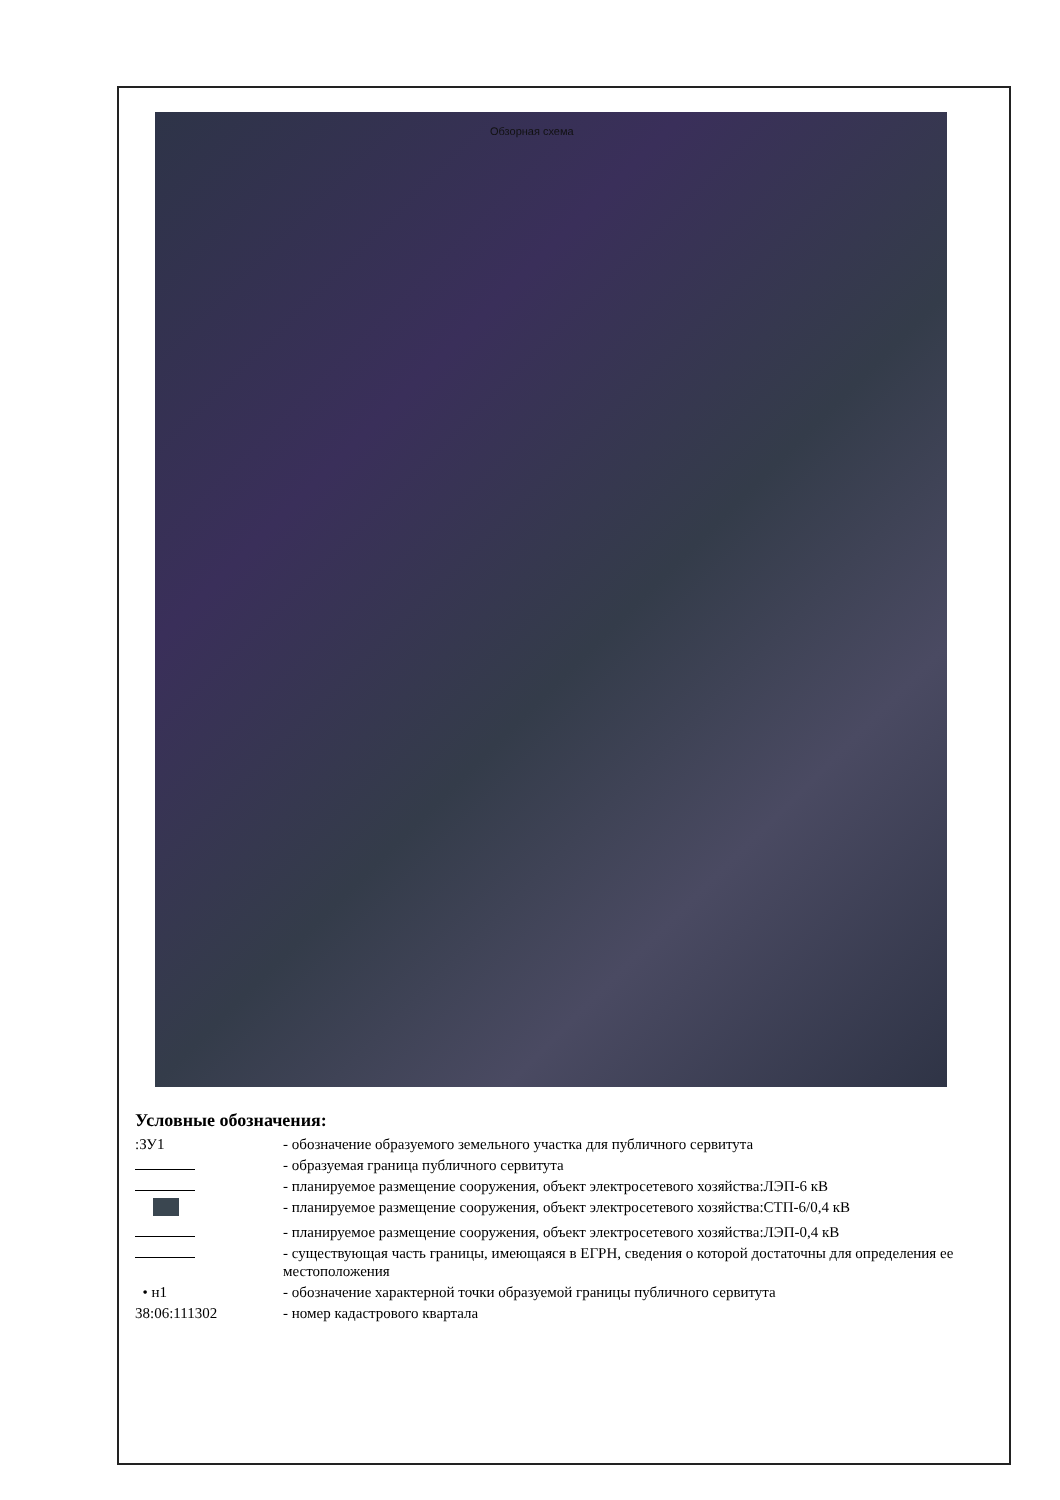Обзорная схема
Условные обозначения:
:ЗУ1 - обозначение образуемого земельного участка для публичного сервитута
- образуемая граница публичного сервитута
- планируемое размещение сооружения, объект электросетевого хозяйства:ЛЭП-6 кВ
- планируемое размещение сооружения, объект электросетевого хозяйства:СТП-6/0,4 кВ
- планируемое размещение сооружения, объект электросетевого хозяйства:ЛЭП-0,4 кВ
- существующая часть границы, имеющаяся в ЕГРН, сведения о которой достаточны для определения ее местоположения
• н1 - обозначение характерной точки образуемой границы публичного сервитута
38:06:111302 - номер кадастрового квартала